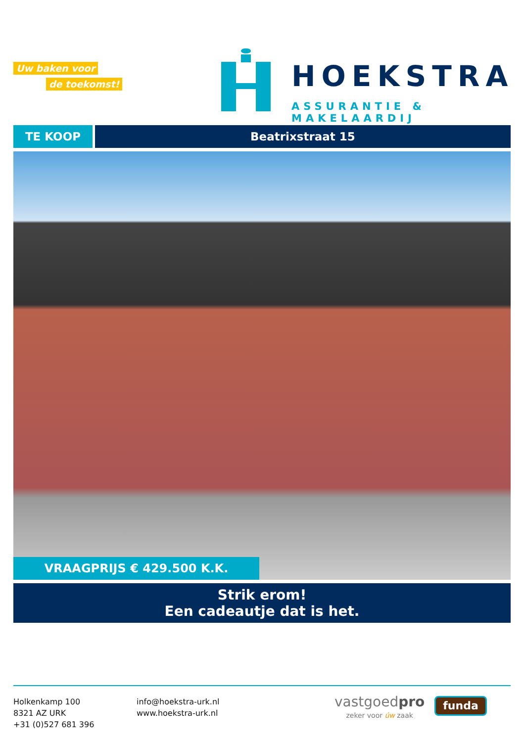Uw baken voor
de toekomst!
HOEKSTRA
ASSURANTIE & MAKELAARDIJ
TE KOOP Beatrixstraat 15
VRAAGPRIJS € 429.500 K.K.
Strik erom!
Een cadeautje dat is het.
Holkenkamp 100
8321 AZ URK
+31 (0)527 681 396
info@hoekstra-urk.nl
www.hoekstra-urk.nl
vastgoedpro
zeker voor úw zaak
funda